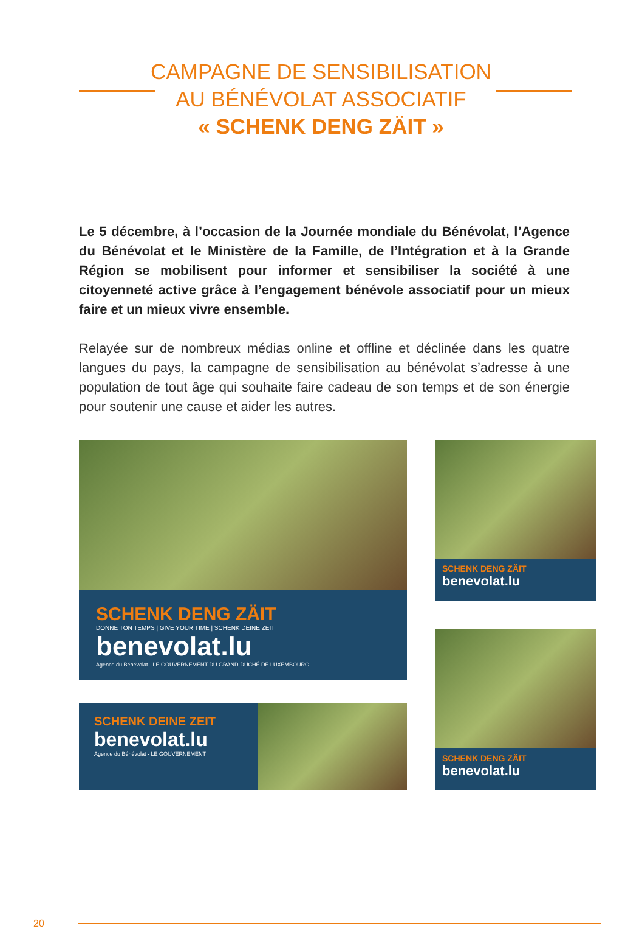CAMPAGNE DE SENSIBILISATION
AU BÉNÉVOLAT ASSOCIATIF
« SCHENK DENG ZÄIT »
Le 5 décembre, à l’occasion de la Journée mondiale du Bénévolat, l’Agence du Bénévolat et le Ministère de la Famille, de l’Intégration et à la Grande Région se mobilisent pour informer et sensibiliser la société à une citoyenneté active grâce à l’engagement bénévole associatif pour un mieux faire et un mieux vivre ensemble.
Relayée sur de nombreux médias online et offline et déclinée dans les quatre langues du pays, la campagne de sensibilisation au bénévolat s’adresse à une population de tout âge qui souhaite faire cadeau de son temps et de son énergie pour soutenir une cause et aider les autres.
SCHENK DENG ZÄIT
DONNE TON TEMPS | GIVE YOUR TIME | SCHENK DEINE ZEIT
benevolat.lu
Agence du Bénévolat · LE GOUVERNEMENT DU GRAND-DUCHÉ DE LUXEMBOURG
SCHENK DENG ZÄIT
benevolat.lu
SCHENK DEINE ZEIT
benevolat.lu
Agence du Bénévolat · LE GOUVERNEMENT
SCHENK DENG ZÄIT
benevolat.lu
20